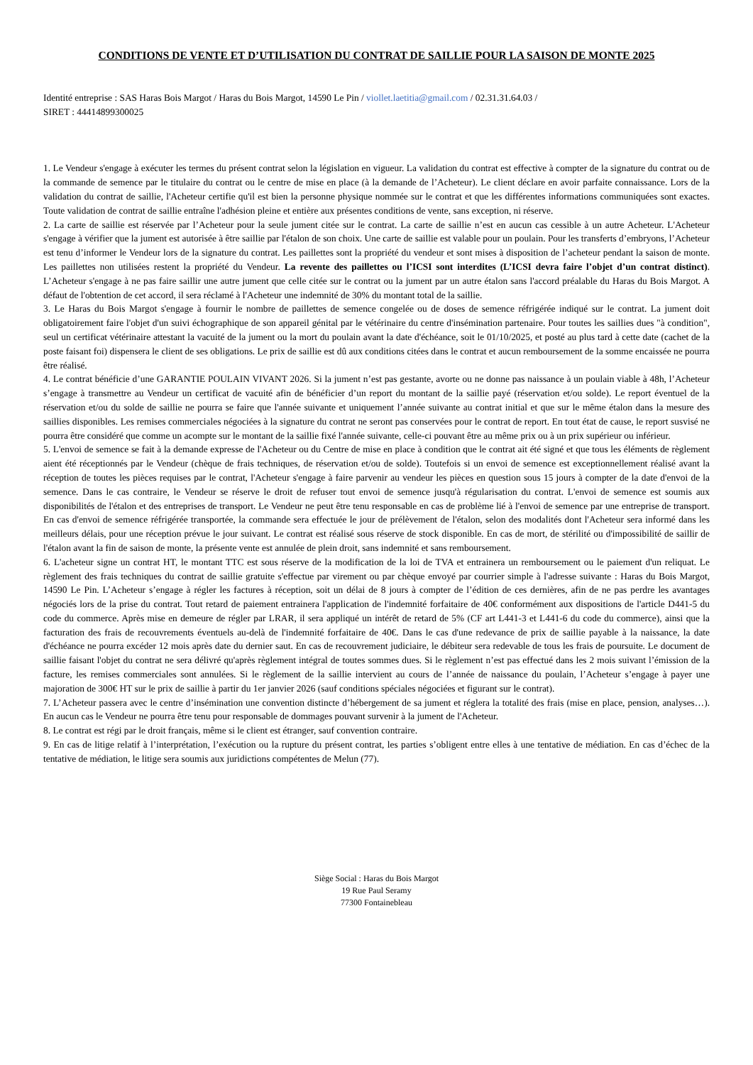CONDITIONS DE VENTE ET D’UTILISATION DU CONTRAT DE SAILLIE POUR LA SAISON DE MONTE 2025
Identité entreprise : SAS Haras Bois Margot / Haras du Bois Margot, 14590 Le Pin / viollet.laetitia@gmail.com / 02.31.31.64.03 /
SIRET : 44414899300025
1. Le Vendeur s'engage à exécuter les termes du présent contrat selon la législation en vigueur. La validation du contrat est effective à compter de la signature du contrat ou de la commande de semence par le titulaire du contrat ou le centre de mise en place (à la demande de l’Acheteur). Le client déclare en avoir parfaite connaissance. Lors de la validation du contrat de saillie, l'Acheteur certifie qu'il est bien la personne physique nommée sur le contrat et que les différentes informations communiquées sont exactes. Toute validation de contrat de saillie entraîne l'adhésion pleine et entière aux présentes conditions de vente, sans exception, ni réserve.
2. La carte de saillie est réservée par l’Acheteur pour la seule jument citée sur le contrat. La carte de saillie n’est en aucun cas cessible à un autre Acheteur. L'Acheteur s'engage à vérifier que la jument est autorisée à être saillie par l'étalon de son choix. Une carte de saillie est valable pour un poulain. Pour les transferts d’embryons, l’Acheteur est tenu d’informer le Vendeur lors de la signature du contrat. Les paillettes sont la propriété du vendeur et sont mises à disposition de l’acheteur pendant la saison de monte. Les paillettes non utilisées restent la propriété du Vendeur. La revente des paillettes ou l’ICSI sont interdites (L’ICSI devra faire l’objet d’un contrat distinct). L’Acheteur s'engage à ne pas faire saillir une autre jument que celle citée sur le contrat ou la jument par un autre étalon sans l'accord préalable du Haras du Bois Margot. A défaut de l'obtention de cet accord, il sera réclamé à l'Acheteur une indemnité de 30% du montant total de la saillie.
3. Le Haras du Bois Margot s'engage à fournir le nombre de paillettes de semence congelée ou de doses de semence réfrigérée indiqué sur le contrat. La jument doit obligatoirement faire l'objet d'un suivi échographique de son appareil génital par le vétérinaire du centre d'insémination partenaire. Pour toutes les saillies dues "à condition", seul un certificat vétérinaire attestant la vacuité de la jument ou la mort du poulain avant la date d'échéance, soit le 01/10/2025, et posté au plus tard à cette date (cachet de la poste faisant foi) dispensera le client de ses obligations. Le prix de saillie est dû aux conditions citées dans le contrat et aucun remboursement de la somme encaissée ne pourra être réalisé.
4. Le contrat bénéficie d’une GARANTIE POULAIN VIVANT 2026. Si la jument n’est pas gestante, avorte ou ne donne pas naissance à un poulain viable à 48h, l’Acheteur s’engage à transmettre au Vendeur un certificat de vacuité afin de bénéficier d’un report du montant de la saillie payé (réservation et/ou solde). Le report éventuel de la réservation et/ou du solde de saillie ne pourra se faire que l'année suivante et uniquement l’année suivante au contrat initial et que sur le même étalon dans la mesure des saillies disponibles. Les remises commerciales négociées à la signature du contrat ne seront pas conservées pour le contrat de report. En tout état de cause, le report susvisé ne pourra être considéré que comme un acompte sur le montant de la saillie fixé l'année suivante, celle-ci pouvant être au même prix ou à un prix supérieur ou inférieur.
5. L'envoi de semence se fait à la demande expresse de l'Acheteur ou du Centre de mise en place à condition que le contrat ait été signé et que tous les éléments de règlement aient été réceptionnés par le Vendeur (chèque de frais techniques, de réservation et/ou de solde). Toutefois si un envoi de semence est exceptionnellement réalisé avant la réception de toutes les pièces requises par le contrat, l'Acheteur s'engage à faire parvenir au vendeur les pièces en question sous 15 jours à compter de la date d'envoi de la semence. Dans le cas contraire, le Vendeur se réserve le droit de refuser tout envoi de semence jusqu'à régularisation du contrat. L'envoi de semence est soumis aux disponibilités de l'étalon et des entreprises de transport. Le Vendeur ne peut être tenu responsable en cas de problème lié à l'envoi de semence par une entreprise de transport. En cas d'envoi de semence réfrigérée transportée, la commande sera effectuée le jour de prélèvement de l'étalon, selon des modalités dont l'Acheteur sera informé dans les meilleurs délais, pour une réception prévue le jour suivant. Le contrat est réalisé sous réserve de stock disponible. En cas de mort, de stérilité ou d'impossibilité de saillir de l'étalon avant la fin de saison de monte, la présente vente est annulée de plein droit, sans indemnité et sans remboursement.
6. L'acheteur signe un contrat HT, le montant TTC est sous réserve de la modification de la loi de TVA et entrainera un remboursement ou le paiement d'un reliquat. Le règlement des frais techniques du contrat de saillie gratuite s'effectue par virement ou par chèque envoyé par courrier simple à l'adresse suivante : Haras du Bois Margot, 14590 Le Pin. L’Acheteur s’engage à régler les factures à réception, soit un délai de 8 jours à compter de l’édition de ces dernières, afin de ne pas perdre les avantages négociés lors de la prise du contrat. Tout retard de paiement entrainera l'application de l'indemnité forfaitaire de 40€ conformément aux dispositions de l'article D441-5 du code du commerce. Après mise en demeure de régler par LRAR, il sera appliqué un intérêt de retard de 5% (CF art L441-3 et L441-6 du code du commerce), ainsi que la facturation des frais de recouvrements éventuels au-delà de l'indemnité forfaitaire de 40€. Dans le cas d'une redevance de prix de saillie payable à la naissance, la date d'échéance ne pourra excéder 12 mois après date du dernier saut. En cas de recouvrement judiciaire, le débiteur sera redevable de tous les frais de poursuite. Le document de saillie faisant l'objet du contrat ne sera délivré qu'après règlement intégral de toutes sommes dues. Si le règlement n’est pas effectué dans les 2 mois suivant l’émission de la facture, les remises commerciales sont annulées. Si le règlement de la saillie intervient au cours de l’année de naissance du poulain, l’Acheteur s’engage à payer une majoration de 300€ HT sur le prix de saillie à partir du 1er janvier 2026 (sauf conditions spéciales négociées et figurant sur le contrat).
7. L’Acheteur passera avec le centre d’insémination une convention distincte d’hébergement de sa jument et réglera la totalité des frais (mise en place, pension, analyses…). En aucun cas le Vendeur ne pourra être tenu pour responsable de dommages pouvant survenir à la jument de l'Acheteur.
8. Le contrat est régi par le droit français, même si le client est étranger, sauf convention contraire.
9. En cas de litige relatif à l’interprétation, l’exécution ou la rupture du présent contrat, les parties s’obligent entre elles à une tentative de médiation. En cas d’échec de la tentative de médiation, le litige sera soumis aux juridictions compétentes de Melun (77).
Siège Social : Haras du Bois Margot
19 Rue Paul Seramy
77300 Fontainebleau